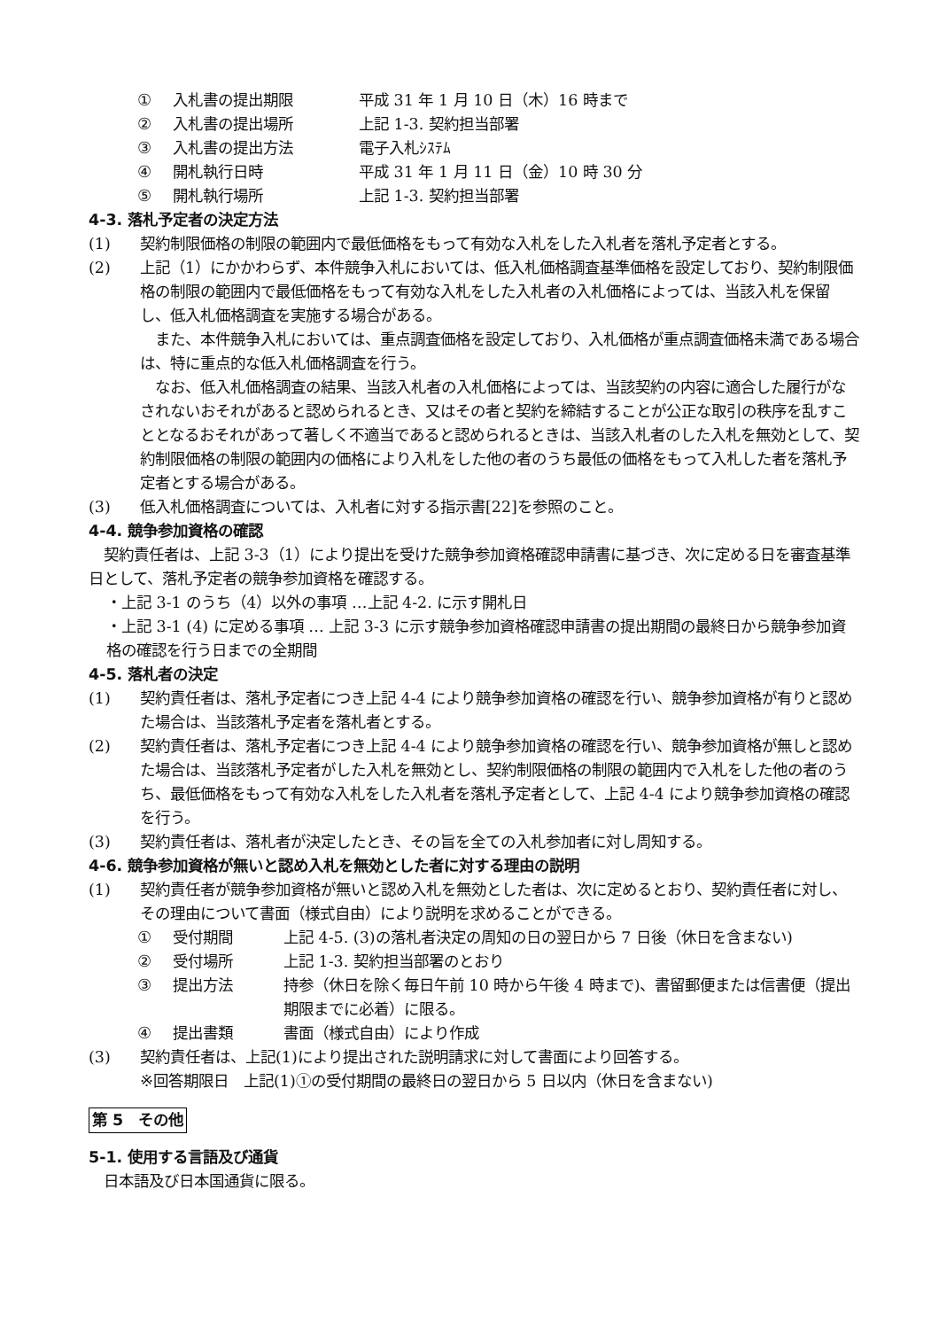① 入札書の提出期限 平成 31 年 1 月 10 日（木）16 時まで
② 入札書の提出場所 上記 1-3. 契約担当部署
③ 入札書の提出方法 電子入札ｼｽﾃﾑ
④ 開札執行日時 平成 31 年 1 月 11 日（金）10 時 30 分
⑤ 開札執行場所 上記 1-3. 契約担当部署
4-3. 落札予定者の決定方法
(1) 契約制限価格の制限の範囲内で最低価格をもって有効な入札をした入札者を落札予定者とする。
(2) 上記（1）にかかわらず、本件競争入札においては、低入札価格調査基準価格を設定しており、契約制限価格の制限の範囲内で最低価格をもって有効な入札をした入札者の入札価格によっては、当該入札を保留し、低入札価格調査を実施する場合がある。
　また、本件競争入札においては、重点調査価格を設定しており、入札価格が重点調査価格未満である場合は、特に重点的な低入札価格調査を行う。
　なお、低入札価格調査の結果、当該入札者の入札価格によっては、当該契約の内容に適合した履行がなされないおそれがあると認められるとき、又はその者と契約を締結することが公正な取引の秩序を乱すこととなるおそれがあって著しく不適当であると認められるときは、当該入札者のした入札を無効として、契約制限価格の制限の範囲内の価格により入札をした他の者のうち最低の価格をもって入札した者を落札予定者とする場合がある。
(3) 低入札価格調査については、入札者に対する指示書[22]を参照のこと。
4-4. 競争参加資格の確認
　契約責任者は、上記 3-3（1）により提出を受けた競争参加資格確認申請書に基づき、次に定める日を審査基準日として、落札予定者の競争参加資格を確認する。
・上記 3-1 のうち（4）以外の事項 …上記 4-2. に示す開札日
・上記 3-1 (4) に定める事項 … 上記 3-3 に示す競争参加資格確認申請書の提出期間の最終日から競争参加資格の確認を行う日までの全期間
4-5. 落札者の決定
(1) 契約責任者は、落札予定者につき上記 4-4 により競争参加資格の確認を行い、競争参加資格が有りと認めた場合は、当該落札予定者を落札者とする。
(2) 契約責任者は、落札予定者につき上記 4-4 により競争参加資格の確認を行い、競争参加資格が無しと認めた場合は、当該落札予定者がした入札を無効とし、契約制限価格の制限の範囲内で入札をした他の者のうち、最低価格をもって有効な入札をした入札者を落札予定者として、上記 4-4 により競争参加資格の確認を行う。
(3) 契約責任者は、落札者が決定したとき、その旨を全ての入札参加者に対し周知する。
4-6. 競争参加資格が無いと認め入札を無効とした者に対する理由の説明
(1) 契約責任者が競争参加資格が無いと認め入札を無効とした者は、次に定めるとおり、契約責任者に対し、その理由について書面（様式自由）により説明を求めることができる。
① 受付期間 上記 4-5. (3)の落札者決定の周知の日の翌日から 7 日後（休日を含まない)
② 受付場所 上記 1-3. 契約担当部署のとおり
③ 提出方法 持参（休日を除く毎日午前 10 時から午後 4 時まで)、書留郵便または信書便（提出期限までに必着）に限る。
④ 提出書類 書面（様式自由）により作成
(3) 契約責任者は、上記(1)により提出された説明請求に対して書面により回答する。
※回答期限日　上記(1)①の受付期間の最終日の翌日から 5 日以内（休日を含まない)
第 5　その他
5-1. 使用する言語及び通貨
　日本語及び日本国通貨に限る。